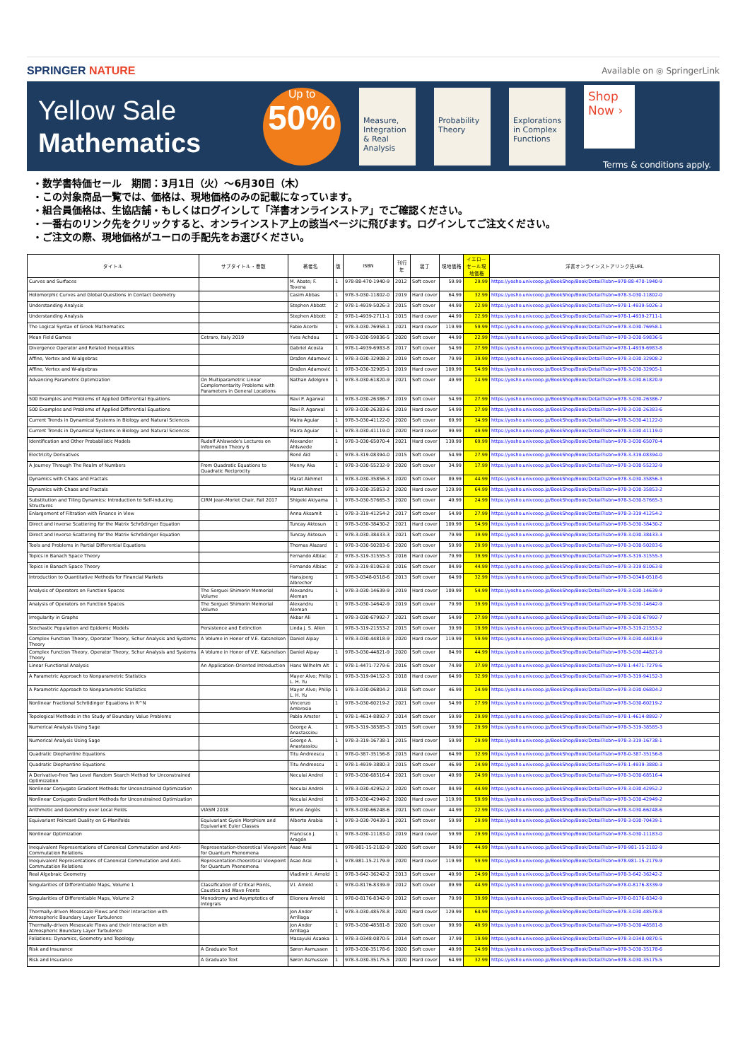SPRINGER NATURE
Available on ◎ SpringerLink
Yellow Sale
Mathematics
Up to
50%
Measure, Integration & Real Analysis
Probability Theory
Explorations in Complex Functions
Shop Now ›
Terms & conditions apply.
・数学書特価セール　期間：3月1日（火）～6月30日（木）
・この対象商品一覧では、価格は、現地価格のみの記載になっています。
・組合員価格は、生協店舗・もしくはログインして「洋書オンラインストア」でご確認ください。
・一番右のリンク先をクリックすると、オンラインストア上の該当ページに飛びます。ログインしてご注文ください。
・ご注文の際、現地価格がユーロの手配先をお選びください。
| タイトル | サブタイトル・巻数 | 著者名 | 版 | ISBN | 刊行年 | 装丁 | 現地価格 | イエローセール現地価格 | 洋書オンラインストアリンク先URL |
| --- | --- | --- | --- | --- | --- | --- | --- | --- | --- |
| Curves and Surfaces | | M. Abate; F. Tovena | 1 | 978-88-470-1940-9 | 2012 | Soft cover | 59.99 | 29.99 | https://yosho.univcoop.jp/BookShop/Book/Detail?isbn=978-88-470-1940-9 |
| Holomorphic Curves and Global Questions in Contact Geometry | | Casim Abbas | 1 | 978-3-030-11802-0 | 2019 | Hard cover | 64.99 | 32.99 | https://yosho.univcoop.jp/BookShop/Book/Detail?isbn=978-3-030-11802-0 |
| Understanding Analysis | | Stephen Abbott | 2 | 978-1-4939-5026-3 | 2015 | Soft cover | 44.99 | 22.99 | https://yosho.univcoop.jp/BookShop/Book/Detail?isbn=978-1-4939-5026-3 |
| Understanding Analysis | | Stephen Abbott | 2 | 978-1-4939-2711-1 | 2015 | Hard cover | 44.99 | 22.99 | https://yosho.univcoop.jp/BookShop/Book/Detail?isbn=978-1-4939-2711-1 |
| The Logical Syntax of Greek Mathematics | | Fabio Acerbi | 1 | 978-3-030-76958-1 | 2021 | Hard cover | 119.99 | 59.99 | https://yosho.univcoop.jp/BookShop/Book/Detail?isbn=978-3-030-76958-1 |
| Mean Field Games | Cetraro, Italy 2019 | Yves Achdou | 1 | 978-3-030-59836-5 | 2020 | Soft cover | 44.99 | 22.99 | https://yosho.univcoop.jp/BookShop/Book/Detail?isbn=978-3-030-59836-5 |
| Divergence Operator and Related Inequalities | | Gabriel Acosta | 1 | 978-1-4939-6983-8 | 2017 | Soft cover | 54.99 | 27.99 | https://yosho.univcoop.jp/BookShop/Book/Detail?isbn=978-1-4939-6983-8 |
| Affine, Vertex and W-algebras | | Dražen Adamović | 1 | 978-3-030-32908-2 | 2019 | Soft cover | 79.99 | 39.99 | https://yosho.univcoop.jp/BookShop/Book/Detail?isbn=978-3-030-32908-2 |
| Affine, Vertex and W-algebras | | Dražen Adamović | 1 | 978-3-030-32905-1 | 2019 | Hard cover | 109.99 | 54.99 | https://yosho.univcoop.jp/BookShop/Book/Detail?isbn=978-3-030-32905-1 |
| Advancing Parametric Optimization | On Multiparametric Linear Complementarity Problems with Parameters in General Locations | Nathan Adelgren | 1 | 978-3-030-61820-9 | 2021 | Soft cover | 49.99 | 24.99 | https://yosho.univcoop.jp/BookShop/Book/Detail?isbn=978-3-030-61820-9 |
| 500 Examples and Problems of Applied Differential Equations | | Ravi P. Agarwal | 1 | 978-3-030-26386-7 | 2019 | Soft cover | 54.99 | 27.99 | https://yosho.univcoop.jp/BookShop/Book/Detail?isbn=978-3-030-26386-7 |
| 500 Examples and Problems of Applied Differential Equations | | Ravi P. Agarwal | 1 | 978-3-030-26383-6 | 2019 | Hard cover | 54.99 | 27.99 | https://yosho.univcoop.jp/BookShop/Book/Detail?isbn=978-3-030-26383-6 |
| Current Trends in Dynamical Systems in Biology and Natural Sciences | | Maira Aguiar | 1 | 978-3-030-41122-0 | 2020 | Soft cover | 69.99 | 34.99 | https://yosho.univcoop.jp/BookShop/Book/Detail?isbn=978-3-030-41122-0 |
| Current Trends in Dynamical Systems in Biology and Natural Sciences | | Maira Aguiar | 1 | 978-3-030-41119-0 | 2020 | Hard cover | 99.99 | 49.99 | https://yosho.univcoop.jp/BookShop/Book/Detail?isbn=978-3-030-41119-0 |
| Identification and Other Probabilistic Models | Rudolf Ahlswede's Lectures on Information Theory 6 | Alexander Ahlswede | 1 | 978-3-030-65070-4 | 2021 | Hard cover | 139.99 | 69.99 | https://yosho.univcoop.jp/BookShop/Book/Detail?isbn=978-3-030-65070-4 |
| Electricity Derivatives | | René Aïd | 1 | 978-3-319-08394-0 | 2015 | Soft cover | 54.99 | 27.99 | https://yosho.univcoop.jp/BookShop/Book/Detail?isbn=978-3-319-08394-0 |
| A Journey Through The Realm of Numbers | From Quadratic Equations to Quadratic Reciprocity | Menny Aka | 1 | 978-3-030-55232-9 | 2020 | Soft cover | 34.99 | 17.99 | https://yosho.univcoop.jp/BookShop/Book/Detail?isbn=978-3-030-55232-9 |
| Dynamics with Chaos and Fractals | | Marat Akhmet | 1 | 978-3-030-35856-3 | 2020 | Soft cover | 89.99 | 44.99 | https://yosho.univcoop.jp/BookShop/Book/Detail?isbn=978-3-030-35856-3 |
| Dynamics with Chaos and Fractals | | Marat Akhmet | 1 | 978-3-030-35853-2 | 2020 | Hard cover | 129.99 | 64.99 | https://yosho.univcoop.jp/BookShop/Book/Detail?isbn=978-3-030-35853-2 |
| Substitution and Tiling Dynamics: Introduction to Self-inducing Structures | CIRM Jean-Morlet Chair, Fall 2017 | Shigeki Akiyama | 1 | 978-3-030-57665-3 | 2020 | Soft cover | 49.99 | 24.99 | https://yosho.univcoop.jp/BookShop/Book/Detail?isbn=978-3-030-57665-3 |
| Enlargement of Filtration with Finance in View | | Anna Aksamit | 1 | 978-3-319-41254-2 | 2017 | Soft cover | 54.99 | 27.99 | https://yosho.univcoop.jp/BookShop/Book/Detail?isbn=978-3-319-41254-2 |
| Direct and Inverse Scattering for the Matrix Schrödinger Equation | | Tuncay Aktosun | 1 | 978-3-030-38430-2 | 2021 | Hard cover | 109.99 | 54.99 | https://yosho.univcoop.jp/BookShop/Book/Detail?isbn=978-3-030-38430-2 |
| Direct and Inverse Scattering for the Matrix Schrödinger Equation | | Tuncay Aktosun | 1 | 978-3-030-38433-3 | 2021 | Soft cover | 79.99 | 39.99 | https://yosho.univcoop.jp/BookShop/Book/Detail?isbn=978-3-030-38433-3 |
| Tools and Problems in Partial Differential Equations | | Thomas Alazard | 1 | 978-3-030-50283-6 | 2020 | Soft cover | 59.99 | 29.99 | https://yosho.univcoop.jp/BookShop/Book/Detail?isbn=978-3-030-50283-6 |
| Topics in Banach Space Theory | | Fernando Albiac | 2 | 978-3-319-31555-3 | 2016 | Hard cover | 79.99 | 39.99 | https://yosho.univcoop.jp/BookShop/Book/Detail?isbn=978-3-319-31555-3 |
| Topics in Banach Space Theory | | Fernando Albiac | 2 | 978-3-319-81063-8 | 2016 | Soft cover | 84.99 | 44.99 | https://yosho.univcoop.jp/BookShop/Book/Detail?isbn=978-3-319-81063-8 |
| Introduction to Quantitative Methods for Financial Markets | | Hansjoerg Albrecher | 1 | 978-3-0348-0518-6 | 2013 | Soft cover | 64.99 | 32.99 | https://yosho.univcoop.jp/BookShop/Book/Detail?isbn=978-3-0348-0518-6 |
| Analysis of Operators on Function Spaces | The Serguei Shimorin Memorial Volume | Alexandru Aleman | 1 | 978-3-030-14639-9 | 2019 | Hard cover | 109.99 | 54.99 | https://yosho.univcoop.jp/BookShop/Book/Detail?isbn=978-3-030-14639-9 |
| Analysis of Operators on Function Spaces | The Serguei Shimorin Memorial Volume | Alexandru Aleman | 1 | 978-3-030-14642-9 | 2019 | Soft cover | 79.99 | 39.99 | https://yosho.univcoop.jp/BookShop/Book/Detail?isbn=978-3-030-14642-9 |
| Irregularity in Graphs | | Akbar Ali | 1 | 978-3-030-67992-7 | 2021 | Soft cover | 54.99 | 27.99 | https://yosho.univcoop.jp/BookShop/Book/Detail?isbn=978-3-030-67992-7 |
| Stochastic Population and Epidemic Models | Persistence and Extinction | Linda J. S. Allen | 1 | 978-3-319-21553-2 | 2015 | Soft cover | 39.99 | 19.99 | https://yosho.univcoop.jp/BookShop/Book/Detail?isbn=978-3-319-21553-2 |
| Complex Function Theory, Operator Theory, Schur Analysis and Systems Theory | A Volume in Honor of V.E. Katsnelson | Daniel Alpay | 1 | 978-3-030-44818-9 | 2020 | Hard cover | 119.99 | 59.99 | https://yosho.univcoop.jp/BookShop/Book/Detail?isbn=978-3-030-44818-9 |
| Complex Function Theory, Operator Theory, Schur Analysis and Systems Theory | A Volume in Honor of V.E. Katsnelson | Daniel Alpay | 1 | 978-3-030-44821-9 | 2020 | Soft cover | 84.99 | 44.99 | https://yosho.univcoop.jp/BookShop/Book/Detail?isbn=978-3-030-44821-9 |
| Linear Functional Analysis | An Application-Oriented Introduction | Hans Wilhelm Alt | 1 | 978-1-4471-7279-6 | 2016 | Soft cover | 74.99 | 37.99 | https://yosho.univcoop.jp/BookShop/Book/Detail?isbn=978-1-4471-7279-6 |
| A Parametric Approach to Nonparametric Statistics | | Mayer Alvo; Philip L. H. Yu | 1 | 978-3-319-94152-3 | 2018 | Hard cover | 64.99 | 32.99 | https://yosho.univcoop.jp/BookShop/Book/Detail?isbn=978-3-319-94152-3 |
| A Parametric Approach to Nonparametric Statistics | | Mayer Alvo; Philip L. H. Yu | 1 | 978-3-030-06804-2 | 2018 | Soft cover | 46.99 | 24.99 | https://yosho.univcoop.jp/BookShop/Book/Detail?isbn=978-3-030-06804-2 |
| Nonlinear Fractional Schrödinger Equations in R^N | | Vincenzo Ambrosio | 1 | 978-3-030-60219-2 | 2021 | Soft cover | 54.99 | 27.99 | https://yosho.univcoop.jp/BookShop/Book/Detail?isbn=978-3-030-60219-2 |
| Topological Methods in the Study of Boundary Value Problems | | Pablo Amster | 1 | 978-1-4614-8892-7 | 2014 | Soft cover | 59.99 | 29.99 | https://yosho.univcoop.jp/BookShop/Book/Detail?isbn=978-1-4614-8892-7 |
| Numerical Analysis Using Sage | | George A. Anastassiou | 1 | 978-3-319-38585-3 | 2015 | Soft cover | 59.99 | 29.99 | https://yosho.univcoop.jp/BookShop/Book/Detail?isbn=978-3-319-38585-3 |
| Numerical Analysis Using Sage | | George A. Anastassiou | 1 | 978-3-319-16738-1 | 2015 | Hard cover | 59.99 | 29.99 | https://yosho.univcoop.jp/BookShop/Book/Detail?isbn=978-3-319-16738-1 |
| Quadratic Diophantine Equations | | Titu Andreescu | 1 | 978-0-387-35156-8 | 2015 | Hard cover | 64.99 | 32.99 | https://yosho.univcoop.jp/BookShop/Book/Detail?isbn=978-0-387-35156-8 |
| Quadratic Diophantine Equations | | Titu Andreescu | 1 | 978-1-4939-3880-3 | 2015 | Soft cover | 46.99 | 24.99 | https://yosho.univcoop.jp/BookShop/Book/Detail?isbn=978-1-4939-3880-3 |
| A Derivative-free Two Level Random Search Method for Unconstrained Optimization | | Neculai Andrei | 1 | 978-3-030-68516-4 | 2021 | Soft cover | 49.99 | 24.99 | https://yosho.univcoop.jp/BookShop/Book/Detail?isbn=978-3-030-68516-4 |
| Nonlinear Conjugate Gradient Methods for Unconstrained Optimization | | Neculai Andrei | 1 | 978-3-030-42952-2 | 2020 | Soft cover | 84.99 | 44.99 | https://yosho.univcoop.jp/BookShop/Book/Detail?isbn=978-3-030-42952-2 |
| Nonlinear Conjugate Gradient Methods for Unconstrained Optimization | | Neculai Andrei | 1 | 978-3-030-42949-2 | 2020 | Hard cover | 119.99 | 59.99 | https://yosho.univcoop.jp/BookShop/Book/Detail?isbn=978-3-030-42949-2 |
| Arithmetic and Geometry over Local Fields | VIASM 2018 | Bruno Anglès | 1 | 978-3-030-66248-6 | 2021 | Soft cover | 44.99 | 22.99 | https://yosho.univcoop.jp/BookShop/Book/Detail?isbn=978-3-030-66248-6 |
| Equivariant Poincaré Duality on G-Manifolds | Equivariant Gysin Morphism and Equivariant Euler Classes | Alberto Arabia | 1 | 978-3-030-70439-1 | 2021 | Soft cover | 59.99 | 29.99 | https://yosho.univcoop.jp/BookShop/Book/Detail?isbn=978-3-030-70439-1 |
| Nonlinear Optimization | | Francisco J. Aragón | 1 | 978-3-030-11183-0 | 2019 | Hard cover | 59.99 | 29.99 | https://yosho.univcoop.jp/BookShop/Book/Detail?isbn=978-3-030-11183-0 |
| Inequivalent Representations of Canonical Commutation and Anti-Commutation Relations | Representation-theoretical Viewpoint for Quantum Phenomena | Asao Arai | 1 | 978-981-15-2182-9 | 2020 | Soft cover | 84.99 | 44.99 | https://yosho.univcoop.jp/BookShop/Book/Detail?isbn=978-981-15-2182-9 |
| Inequivalent Representations of Canonical Commutation and Anti-Commutation Relations | Representation-theoretical Viewpoint for Quantum Phenomena | Asao Arai | 1 | 978-981-15-2179-9 | 2020 | Hard cover | 119.99 | 59.99 | https://yosho.univcoop.jp/BookShop/Book/Detail?isbn=978-981-15-2179-9 |
| Real Algebraic Geometry | | Vladimir I. Arnold | 1 | 978-3-642-36242-2 | 2013 | Soft cover | 49.99 | 24.99 | https://yosho.univcoop.jp/BookShop/Book/Detail?isbn=978-3-642-36242-2 |
| Singularities of Differentiable Maps, Volume 1 | Classification of Critical Points, Caustics and Wave Fronts | V.I. Arnold | 1 | 978-0-8176-8339-9 | 2012 | Soft cover | 89.99 | 44.99 | https://yosho.univcoop.jp/BookShop/Book/Detail?isbn=978-0-8176-8339-9 |
| Singularities of Differentiable Maps, Volume 2 | Monodromy and Asymptotics of Integrals | Elionora Arnold | 1 | 978-0-8176-8342-9 | 2012 | Soft cover | 79.99 | 39.99 | https://yosho.univcoop.jp/BookShop/Book/Detail?isbn=978-0-8176-8342-9 |
| Thermally-driven Mesoscale Flows and their Interaction with Atmospheric Boundary Layer Turbulence | | Jon Ander Arrillaga | 1 | 978-3-030-48578-8 | 2020 | Hard cover | 129.99 | 64.99 | https://yosho.univcoop.jp/BookShop/Book/Detail?isbn=978-3-030-48578-8 |
| Thermally-driven Mesoscale Flows and their Interaction with Atmospheric Boundary Layer Turbulence | | Jon Ander Arrillaga | 1 | 978-3-030-48581-8 | 2020 | Soft cover | 99.99 | 49.99 | https://yosho.univcoop.jp/BookShop/Book/Detail?isbn=978-3-030-48581-8 |
| Foliations: Dynamics, Geometry and Topology | | Masayuki Asaoka | 1 | 978-3-0348-0870-5 | 2014 | Soft cover | 37.99 | 19.99 | https://yosho.univcoop.jp/BookShop/Book/Detail?isbn=978-3-0348-0870-5 |
| Risk and Insurance | A Graduate Text | Søren Asmussen | 1 | 978-3-030-35178-6 | 2020 | Soft cover | 49.99 | 24.99 | https://yosho.univcoop.jp/BookShop/Book/Detail?isbn=978-3-030-35178-6 |
| Risk and Insurance | A Graduate Text | Søren Asmussen | 1 | 978-3-030-35175-5 | 2020 | Hard cover | 64.99 | 32.99 | https://yosho.univcoop.jp/BookShop/Book/Detail?isbn=978-3-030-35175-5 |